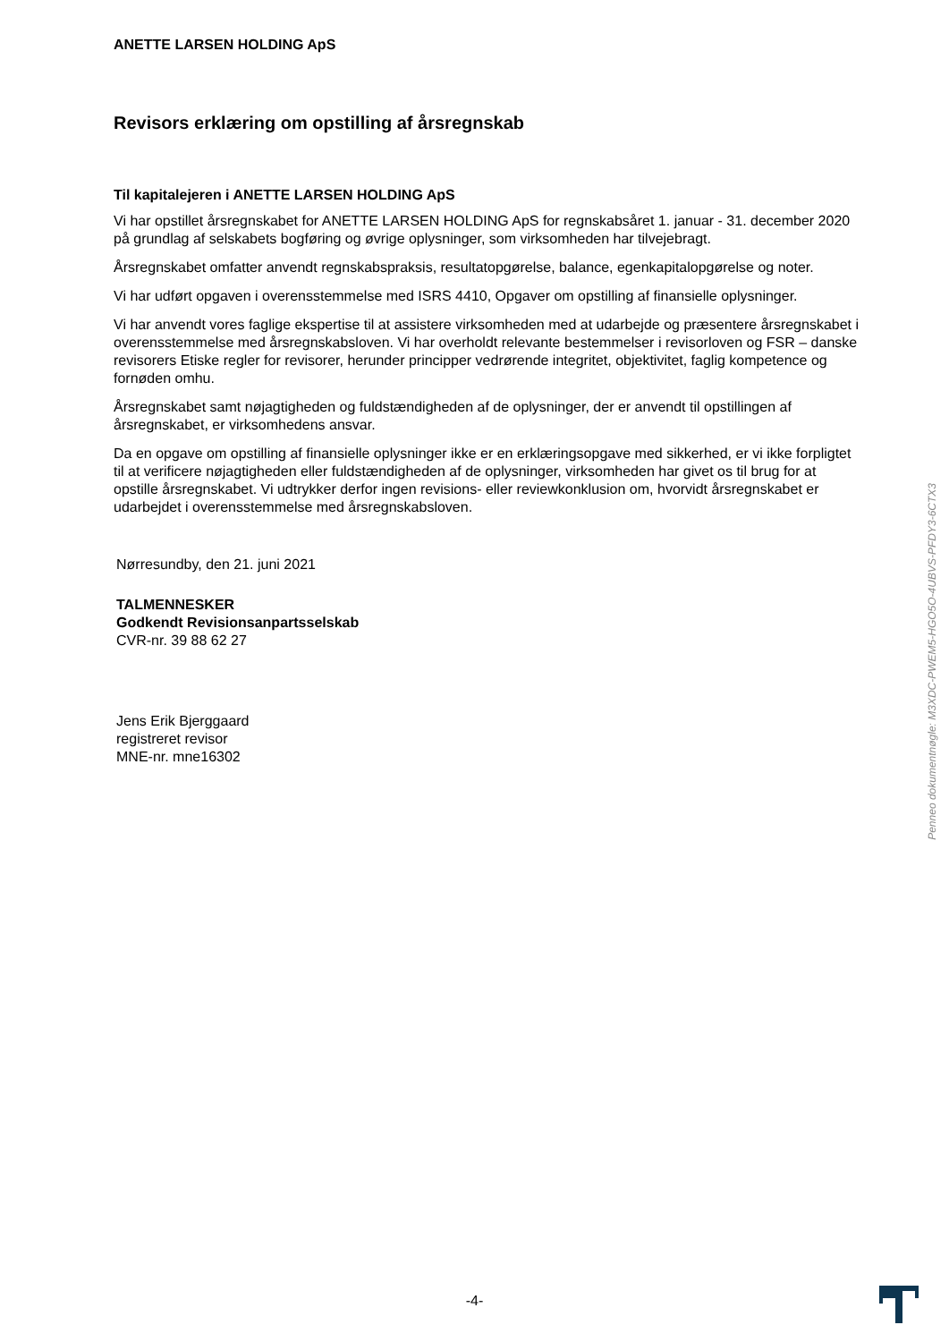ANETTE LARSEN HOLDING ApS
Revisors erklæring om opstilling af årsregnskab
Til kapitalejeren i ANETTE LARSEN HOLDING ApS
Vi har opstillet årsregnskabet for ANETTE LARSEN HOLDING ApS for regnskabsåret 1. januar - 31. december 2020 på grundlag af selskabets bogføring og øvrige oplysninger, som virksomheden har tilvejebragt.
Årsregnskabet omfatter anvendt regnskabspraksis, resultatopgørelse, balance, egenkapitalopgørelse og noter.
Vi har udført opgaven i overensstemmelse med ISRS 4410, Opgaver om opstilling af finansielle oplysninger.
Vi har anvendt vores faglige ekspertise til at assistere virksomheden med at udarbejde og præsentere årsregnskabet i overensstemmelse med årsregnskabsloven. Vi har overholdt relevante bestemmelser i revisorloven og FSR – danske revisorers Etiske regler for revisorer, herunder principper vedrørende integritet, objektivitet, faglig kompetence og fornøden omhu.
Årsregnskabet samt nøjagtigheden og fuldstændigheden af de oplysninger, der er anvendt til opstillingen af årsregnskabet, er virksomhedens ansvar.
Da en opgave om opstilling af finansielle oplysninger ikke er en erklæringsopgave med sikkerhed, er vi ikke forpligtet til at verificere nøjagtigheden eller fuldstændigheden af de oplysninger, virksomheden har givet os til brug for at opstille årsregnskabet. Vi udtrykker derfor ingen revisions- eller reviewkonklusion om, hvorvidt årsregnskabet er udarbejdet i overensstemmelse med årsregnskabsloven.
Nørresundby, den 21. juni 2021
TALMENNESKER
Godkendt Revisionsanpartsselskab
CVR-nr. 39 88 62 27
Jens Erik Bjerggaard
registreret revisor
MNE-nr. mne16302
Penneo dokumentnøgle: M3XDC-PWEM5-HGO5O-4UBVS-PFDY3-6CTX3
-4-